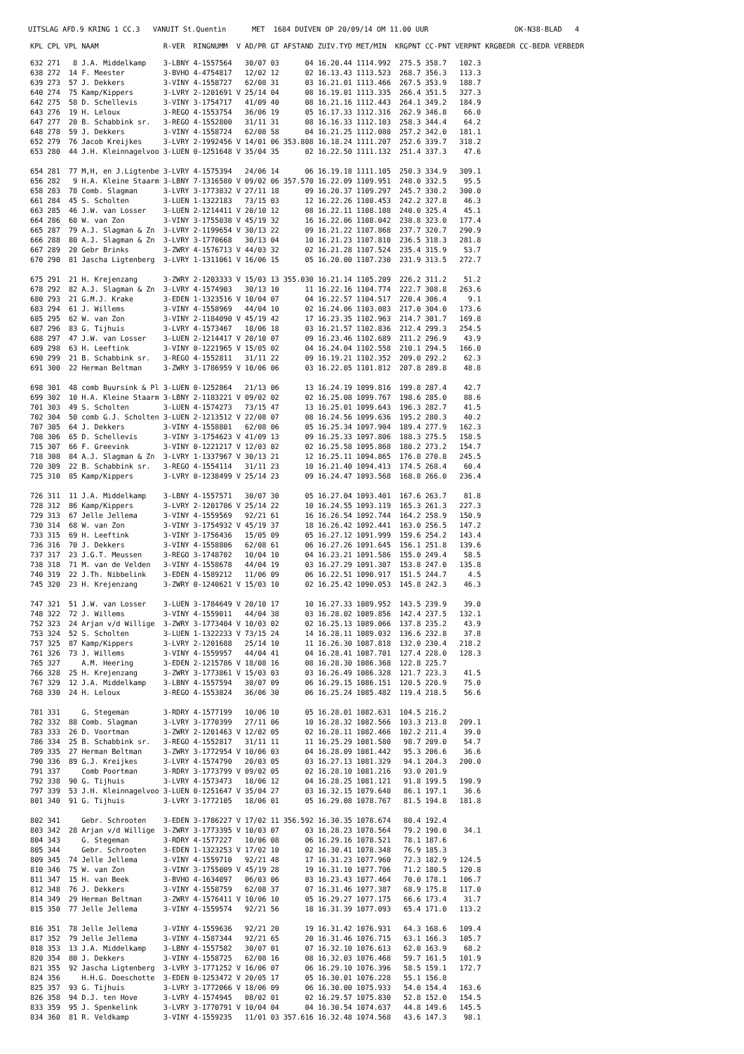UITSLAG AFD.9 KRING 1 CC.3 VANUIT St.Quentin MET 1684 DUIVEN OP 20/09/14 OM 11.00 UUR OK-N38-BLAD 4
| KPL | CPL | VPL | NAAM | R-VER | RINGNUMM | V | AD/PR | GT | AFSTAND | ZUIV.TYD | MET/MIN | KRGPNT | CC-PNT | VERPNT | KRGBEDR | CC-BEDR | VERBEDR |
| --- | --- | --- | --- | --- | --- | --- | --- | --- | --- | --- | --- | --- | --- | --- | --- | --- | --- |
| 632 | 271 | 8 | J.A. Middelkamp | 3-LBNY | 4-1557564 | | 30/07 | 03 | 04 | 16.20.44 | 1114.992 | 275.5 | 358.7 | 102.3 | | | |
| 638 | 272 | 14 | F. Meester | 3-BVHO | 4-4754817 | | 12/02 | 12 | 02 | 16.13.43 | 1113.523 | 268.7 | 356.3 | 113.3 | | | |
| 639 | 273 | 57 | J. Dekkers | 3-VINY | 4-1558727 | | 62/08 | 31 | 03 | 16.21.01 | 1113.466 | 267.5 | 353.9 | 188.7 | | | |
| 640 | 274 | 75 | Kamp/Kippers | 3-LVRY | 2-1201691 | V | 25/14 | 04 | 08 | 16.19.01 | 1113.335 | 266.4 | 351.5 | 327.3 | | | |
| 642 | 275 | 58 | D. Schellevis | 3-VINY | 3-1754717 | | 41/09 | 40 | 08 | 16.21.16 | 1112.443 | 264.1 | 349.2 | 184.9 | | | |
| 643 | 276 | 19 | H. Leloux | 3-REGO | 4-1553754 | | 36/06 | 19 | 05 | 16.17.33 | 1112.316 | 262.9 | 346.8 | 66.0 | | | |
| 647 | 277 | 20 | B. Schabbink sr. | 3-REGO | 4-1552800 | | 31/11 | 31 | 08 | 16.16.33 | 1112.103 | 258.3 | 344.4 | 64.2 | | | |
| 648 | 278 | 59 | J. Dekkers | 3-VINY | 4-1558724 | | 62/08 | 58 | 04 | 16.21.25 | 1112.080 | 257.2 | 342.0 | 181.1 | | | |
| 652 | 279 | 76 | Jacob Kreijkes | 3-LVRY | 2-1992456 | V | 14/01 | 06 | 353.808 | 16.18.24 | 1111.207 | 252.6 | 339.7 | 318.2 | | | |
| 653 | 280 | 44 | J.H. Kleinnagelvoo | 3-LUEN | 0-1251648 | V | 35/04 | 35 | 02 | 16.22.50 | 1111.132 | 251.4 | 337.3 | 47.6 | | | |
| 654 | 281 | 77 | M,H, en J.Ligtenbe | 3-LVRY | 4-1575394 | | 24/06 | 14 | 06 | 16.19.18 | 1111.105 | 250.3 | 334.9 | 309.1 | | | |
| 656 | 282 | 9 | H.A. Kleine Staarm | 3-LBNY | 7-1316580 | V | 09/02 | 06 | 357.570 | 16.22.09 | 1109.951 | 248.0 | 332.5 | 95.5 | | | |
| 658 | 283 | 78 | Comb. Slagman | 3-LVRY | 3-1773832 | V | 27/11 | 18 | 09 | 16.20.37 | 1109.297 | 245.7 | 330.2 | 300.0 | | | |
| 661 | 284 | 45 | S. Scholten | 3-LUEN | 1-1322183 | | 73/15 | 03 | 12 | 16.22.26 | 1108.453 | 242.2 | 327.8 | 46.3 | | | |
| 663 | 285 | 46 | J.W. van Losser | 3-LUEN | 2-1214411 | V | 20/10 | 12 | 08 | 16.22.11 | 1108.108 | 240.0 | 325.4 | 45.1 | | | |
| 664 | 286 | 60 | W. van Zon | 3-VINY | 3-1755038 | V | 45/19 | 32 | 16 | 16.22.06 | 1108.042 | 238.8 | 323.0 | 177.4 | | | |
| 665 | 287 | 79 | A.J. Slagman & Zn | 3-LVRY | 2-1199654 | V | 30/13 | 22 | 09 | 16.21.22 | 1107.868 | 237.7 | 320.7 | 290.9 | | | |
| 666 | 288 | 80 | A.J. Slagman & Zn | 3-LVRY | 3-1770668 | | 30/13 | 04 | 10 | 16.21.23 | 1107.810 | 236.5 | 318.3 | 281.8 | | | |
| 667 | 289 | 20 | Gebr Brinks | 3-ZWRY | 4-1576713 | V | 44/03 | 32 | 02 | 16.21.28 | 1107.524 | 235.4 | 315.9 | 53.7 | | | |
| 670 | 290 | 81 | Jascha Ligtenberg | 3-LVRY | 1-1311061 | V | 16/06 | 15 | 05 | 16.20.00 | 1107.230 | 231.9 | 313.5 | 272.7 | | | |
| 675 | 291 | 21 | H. Krejenzang | 3-ZWRY | 2-1203333 | V | 15/03 | 13 | 355.030 | 16.21.14 | 1105.209 | 226.2 | 311.2 | 51.2 | | | |
| 678 | 292 | 82 | A.J. Slagman & Zn | 3-LVRY | 4-1574903 | | 30/13 | 10 | 11 | 16.22.16 | 1104.774 | 222.7 | 308.8 | 263.6 | | | |
| 680 | 293 | 21 | G.M.J. Krake | 3-EDEN | 1-1323516 | V | 10/04 | 07 | 04 | 16.22.57 | 1104.517 | 220.4 | 306.4 | 9.1 | | | |
| 683 | 294 | 61 | J. Willems | 3-VINY | 4-1558969 | | 44/04 | 10 | 02 | 16.24.06 | 1103.083 | 217.0 | 304.0 | 173.6 | | | |
| 685 | 295 | 62 | W. van Zon | 3-VINY | 2-1184090 | V | 45/19 | 42 | 17 | 16.23.35 | 1102.963 | 214.7 | 301.7 | 169.8 | | | |
| 687 | 296 | 83 | G. Tijhuis | 3-LVRY | 4-1573467 | | 18/06 | 18 | 03 | 16.21.57 | 1102.836 | 212.4 | 299.3 | 254.5 | | | |
| 688 | 297 | 47 | J.W. van Losser | 3-LUEN | 2-1214417 | V | 20/10 | 07 | 09 | 16.23.46 | 1102.689 | 211.2 | 296.9 | 43.9 | | | |
| 689 | 298 | 63 | H. Leeftink | 3-VINY | 0-1221965 | V | 15/05 | 02 | 04 | 16.24.04 | 1102.558 | 210.1 | 294.5 | 166.0 | | | |
| 690 | 299 | 21 | B. Schabbink sr. | 3-REGO | 4-1552811 | | 31/11 | 22 | 09 | 16.19.21 | 1102.352 | 209.0 | 292.2 | 62.3 | | | |
| 691 | 300 | 22 | Herman Beltman | 3-ZWRY | 3-1786959 | V | 10/06 | 06 | 03 | 16.22.05 | 1101.812 | 207.8 | 289.8 | 48.8 | | | |
| 698 | 301 | 48 | comb Buursink & Pl | 3-LUEN | 0-1252864 | | 21/13 | 06 | 13 | 16.24.19 | 1099.816 | 199.8 | 287.4 | 42.7 | | | |
| 699 | 302 | 10 | H.A. Kleine Staarm | 3-LBNY | 2-1183221 | V | 09/02 | 02 | 02 | 16.25.08 | 1099.767 | 198.6 | 285.0 | 88.6 | | | |
| 701 | 303 | 49 | S. Scholten | 3-LUEN | 4-1574273 | | 73/15 | 47 | 13 | 16.25.01 | 1099.643 | 196.3 | 282.7 | 41.5 | | | |
| 702 | 304 | 50 | comb G.J. Scholten | 3-LUEN | 2-1213512 | V | 22/08 | 07 | 08 | 16.24.56 | 1099.636 | 195.2 | 280.3 | 40.2 | | | |
| 707 | 305 | 64 | J. Dekkers | 3-VINY | 4-1558801 | | 62/08 | 06 | 05 | 16.25.34 | 1097.904 | 189.4 | 277.9 | 162.3 | | | |
| 708 | 306 | 65 | D. Schellevis | 3-VINY | 3-1754623 | V | 41/09 | 13 | 09 | 16.25.33 | 1097.806 | 188.3 | 275.5 | 158.5 | | | |
| 715 | 307 | 66 | F. Greevink | 3-VINY | 0-1221217 | V | 12/03 | 02 | 02 | 16.25.58 | 1095.868 | 180.2 | 273.2 | 154.7 | | | |
| 718 | 308 | 84 | A.J. Slagman & Zn | 3-LVRY | 1-1337967 | V | 30/13 | 21 | 12 | 16.25.11 | 1094.865 | 176.8 | 270.8 | 245.5 | | | |
| 720 | 309 | 22 | B. Schabbink sr. | 3-REGO | 4-1554114 | | 31/11 | 23 | 10 | 16.21.40 | 1094.413 | 174.5 | 268.4 | 60.4 | | | |
| 725 | 310 | 85 | Kamp/Kippers | 3-LVRY | 0-1238499 | V | 25/14 | 23 | 09 | 16.24.47 | 1093.568 | 168.8 | 266.0 | 236.4 | | | |
| 726 | 311 | 11 | J.A. Middelkamp | 3-LBNY | 4-1557571 | | 30/07 | 30 | 05 | 16.27.04 | 1093.401 | 167.6 | 263.7 | 81.8 | | | |
| 728 | 312 | 86 | Kamp/Kippers | 3-LVRY | 2-1201706 | V | 25/14 | 22 | 10 | 16.24.55 | 1093.119 | 165.3 | 261.3 | 227.3 | | | |
| 729 | 313 | 67 | Jelle Jellema | 3-VINY | 4-1559569 | | 92/21 | 61 | 16 | 16.26.54 | 1092.744 | 164.2 | 258.9 | 150.9 | | | |
| 730 | 314 | 68 | W. van Zon | 3-VINY | 3-1754932 | V | 45/19 | 37 | 18 | 16.26.42 | 1092.441 | 163.0 | 256.5 | 147.2 | | | |
| 733 | 315 | 69 | H. Leeftink | 3-VINY | 3-1756436 | | 15/05 | 09 | 05 | 16.27.12 | 1091.999 | 159.6 | 254.2 | 143.4 | | | |
| 736 | 316 | 70 | J. Dekkers | 3-VINY | 4-1558806 | | 62/08 | 61 | 06 | 16.27.26 | 1091.645 | 156.1 | 251.8 | 139.6 | | | |
| 737 | 317 | 23 | J.G.T. Meussen | 3-REGO | 3-1748702 | | 10/04 | 10 | 04 | 16.23.21 | 1091.586 | 155.0 | 249.4 | 58.5 | | | |
| 738 | 318 | 71 | M. van de Velden | 3-VINY | 4-1558678 | | 44/04 | 19 | 03 | 16.27.29 | 1091.307 | 153.8 | 247.0 | 135.8 | | | |
| 740 | 319 | 22 | J.Th. Nibbelink | 3-EDEN | 4-1589212 | | 11/06 | 09 | 06 | 16.22.51 | 1090.917 | 151.5 | 244.7 | 4.5 | | | |
| 745 | 320 | 23 | H. Krejenzang | 3-ZWRY | 0-1240621 | V | 15/03 | 10 | 02 | 16.25.42 | 1090.053 | 145.8 | 242.3 | 46.3 | | | |
| 747 | 321 | 51 | J.W. van Losser | 3-LUEN | 3-1784649 | V | 20/10 | 17 | 10 | 16.27.33 | 1089.952 | 143.5 | 239.9 | 39.0 | | | |
| 748 | 322 | 72 | J. Willems | 3-VINY | 4-1559011 | | 44/04 | 38 | 03 | 16.28.02 | 1089.856 | 142.4 | 237.5 | 132.1 | | | |
| 752 | 323 | 24 | Arjan v/d Willige | 3-ZWRY | 3-1773404 | V | 10/03 | 02 | 02 | 16.25.13 | 1089.066 | 137.8 | 235.2 | 43.9 | | | |
| 753 | 324 | 52 | S. Scholten | 3-LUEN | 1-1322233 | V | 73/15 | 24 | 14 | 16.28.11 | 1089.032 | 136.6 | 232.8 | 37.8 | | | |
| 757 | 325 | 87 | Kamp/Kippers | 3-LVRY | 2-1201688 | | 25/14 | 10 | 11 | 16.26.30 | 1087.818 | 132.0 | 230.4 | 218.2 | | | |
| 761 | 326 | 73 | J. Willems | 3-VINY | 4-1559957 | | 44/04 | 41 | 04 | 16.28.41 | 1087.701 | 127.4 | 228.0 | 128.3 | | | |
| 765 | 327 | | A.M. Heering | 3-EDEN | 2-1215786 | V | 18/08 | 16 | 08 | 16.28.30 | 1086.368 | 122.8 | 225.7 | | | | |
| 766 | 328 | 25 | H. Krejenzang | 3-ZWRY | 3-1773861 | V | 15/03 | 03 | 03 | 16.26.49 | 1086.328 | 121.7 | 223.3 | 41.5 | | | |
| 767 | 329 | 12 | J.A. Middelkamp | 3-LBNY | 4-1557594 | | 30/07 | 09 | 06 | 16.29.15 | 1086.151 | 120.5 | 220.9 | 75.0 | | | |
| 768 | 330 | 24 | H. Leloux | 3-REGO | 4-1553824 | | 36/06 | 30 | 06 | 16.25.24 | 1085.482 | 119.4 | 218.5 | 56.6 | | | |
| 781 | 331 | | G. Stegeman | 3-RDRY | 4-1577199 | | 10/06 | 10 | 05 | 16.28.01 | 1082.631 | 104.5 | 216.2 | | | | |
| 782 | 332 | 88 | Comb. Slagman | 3-LVRY | 3-1770399 | | 27/11 | 06 | 10 | 16.28.32 | 1082.566 | 103.3 | 213.8 | 209.1 | | | |
| 783 | 333 | 26 | D. Voortman | 3-ZWRY | 2-1201463 | V | 12/02 | 05 | 02 | 16.28.11 | 1082.466 | 102.2 | 211.4 | 39.0 | | | |
| 786 | 334 | 25 | B. Schabbink sr. | 3-REGO | 4-1552817 | | 31/11 | 11 | 11 | 16.25.29 | 1081.580 | 98.7 | 209.0 | 54.7 | | | |
| 789 | 335 | 27 | Herman Beltman | 3-ZWRY | 3-1772954 | V | 10/06 | 03 | 04 | 16.28.09 | 1081.442 | 95.3 | 206.6 | 36.6 | | | |
| 790 | 336 | 89 | G.J. Kreijkes | 3-LVRY | 4-1574790 | | 20/03 | 05 | 03 | 16.27.13 | 1081.329 | 94.1 | 204.3 | 200.0 | | | |
| 791 | 337 | | Comb Poortman | 3-RDRY | 3-1773799 | V | 09/02 | 05 | 02 | 16.28.10 | 1081.216 | 93.0 | 201.9 | | | | |
| 792 | 338 | 90 | G. Tijhuis | 3-LVRY | 4-1573473 | | 18/06 | 12 | 04 | 16.28.25 | 1081.121 | 91.8 | 199.5 | 190.9 | | | |
| 797 | 339 | 53 | J.H. Kleinnagelvoo | 3-LUEN | 0-1251647 | V | 35/04 | 27 | 03 | 16.32.15 | 1079.640 | 86.1 | 197.1 | 36.6 | | | |
| 801 | 340 | 91 | G. Tijhuis | 3-LVRY | 3-1772105 | | 18/06 | 01 | 05 | 16.29.08 | 1078.767 | 81.5 | 194.8 | 181.8 | | | |
| 802 | 341 | | Gebr. Schrooten | 3-EDEN | 3-1786227 | V | 17/02 | 11 | 356.592 | 16.30.35 | 1078.674 | 80.4 | 192.4 | | | | |
| 803 | 342 | 28 | Arjan v/d Willige | 3-ZWRY | 3-1773395 | V | 10/03 | 07 | 03 | 16.28.23 | 1078.564 | 79.2 | 190.0 | 34.1 | | | |
| 804 | 343 | | G. Stegeman | 3-RDRY | 4-1577227 | | 10/06 | 08 | 06 | 16.29.16 | 1078.521 | 78.1 | 187.6 | | | | |
| 805 | 344 | | Gebr. Schrooten | 3-EDEN | 1-1323253 | V | 17/02 | 10 | 02 | 16.30.41 | 1078.348 | 76.9 | 185.3 | | | | |
| 809 | 345 | 74 | Jelle Jellema | 3-VINY | 4-1559710 | | 92/21 | 48 | 17 | 16.31.23 | 1077.960 | 72.3 | 182.9 | 124.5 | | | |
| 810 | 346 | 75 | W. van Zon | 3-VINY | 3-1755009 | V | 45/19 | 28 | 19 | 16.31.10 | 1077.706 | 71.2 | 180.5 | 120.8 | | | |
| 811 | 347 | 15 | H. van Beek | 3-BVHO | 4-1634097 | | 06/03 | 06 | 03 | 16.23.43 | 1077.464 | 70.0 | 178.1 | 106.7 | | | |
| 812 | 348 | 76 | J. Dekkers | 3-VINY | 4-1558759 | | 62/08 | 37 | 07 | 16.31.46 | 1077.387 | 68.9 | 175.8 | 117.0 | | | |
| 814 | 349 | 29 | Herman Beltman | 3-ZWRY | 4-1576411 | V | 10/06 | 10 | 05 | 16.29.27 | 1077.175 | 66.6 | 173.4 | 31.7 | | | |
| 815 | 350 | 77 | Jelle Jellema | 3-VINY | 4-1559574 | | 92/21 | 56 | 18 | 16.31.39 | 1077.093 | 65.4 | 171.0 | 113.2 | | | |
| 816 | 351 | 78 | Jelle Jellema | 3-VINY | 4-1559636 | | 92/21 | 20 | 19 | 16.31.42 | 1076.931 | 64.3 | 168.6 | 109.4 | | | |
| 817 | 352 | 79 | Jelle Jellema | 3-VINY | 4-1587344 | | 92/21 | 65 | 20 | 16.31.46 | 1076.715 | 63.1 | 166.3 | 105.7 | | | |
| 818 | 353 | 13 | J.A. Middelkamp | 3-LBNY | 4-1557582 | | 30/07 | 01 | 07 | 16.32.10 | 1076.613 | 62.0 | 163.9 | 68.2 | | | |
| 820 | 354 | 80 | J. Dekkers | 3-VINY | 4-1558725 | | 62/08 | 16 | 08 | 16.32.03 | 1076.468 | 59.7 | 161.5 | 101.9 | | | |
| 821 | 355 | 92 | Jascha Ligtenberg | 3-LVRY | 3-1771252 | V | 16/06 | 07 | 06 | 16.29.10 | 1076.396 | 58.5 | 159.1 | 172.7 | | | |
| 824 | 356 | | H.H.G. Doeschotte | 3-EDEN | 0-1253472 | V | 20/05 | 17 | 05 | 16.30.01 | 1076.228 | 55.1 | 156.8 | | | | |
| 825 | 357 | 93 | G. Tijhuis | 3-LVRY | 3-1772066 | V | 18/06 | 09 | 06 | 16.30.00 | 1075.933 | 54.0 | 154.4 | 163.6 | | | |
| 826 | 358 | 94 | D.J. ten Hove | 3-LVRY | 4-1574945 | | 08/02 | 01 | 02 | 16.29.57 | 1075.830 | 52.8 | 152.0 | 154.5 | | | |
| 833 | 359 | 95 | J. Spenkelink | 3-LVRY | 3-1770791 | V | 10/04 | 04 | 04 | 16.30.54 | 1074.637 | 44.8 | 149.6 | 145.5 | | | |
| 834 | 360 | 81 | R. Veldkamp | 3-VINY | 4-1559235 | | 11/01 | 03 | 357.616 | 16.32.48 | 1074.568 | 43.6 | 147.3 | 98.1 | | | |